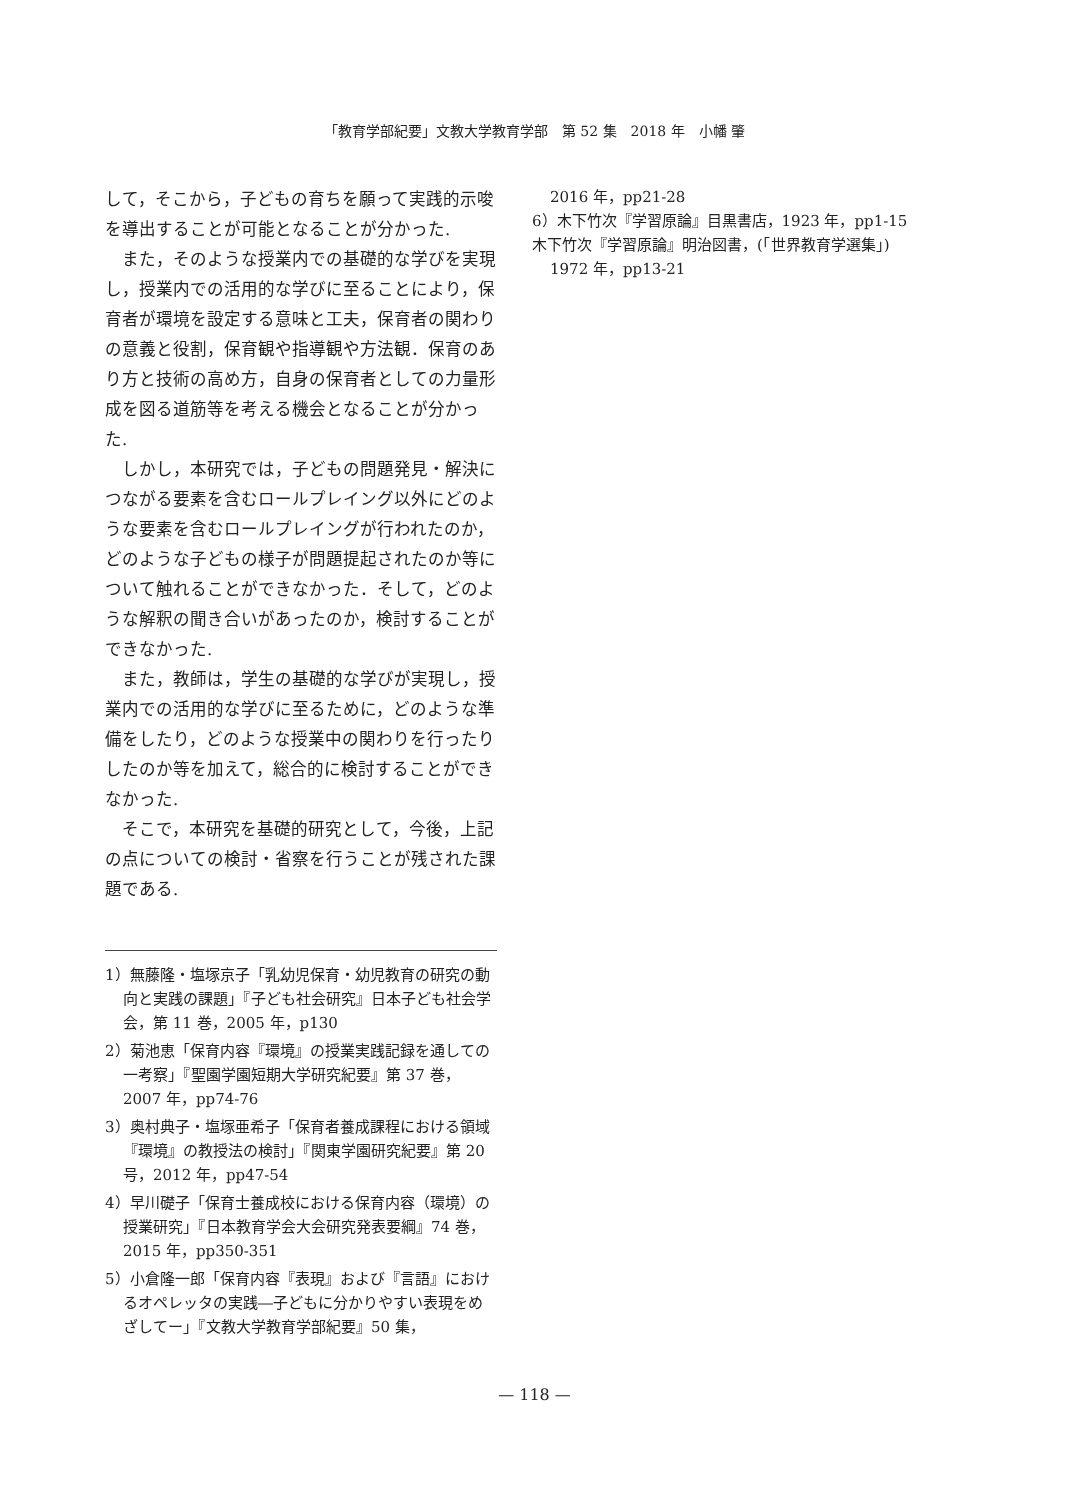「教育学部紀要」文教大学教育学部　第 52 集　2018 年　小幡 肇
して，そこから，子どもの育ちを願って実践的示唆を導出することが可能となることが分かった.
また，そのような授業内での基礎的な学びを実現し，授業内での活用的な学びに至ることにより，保育者が環境を設定する意味と工夫，保育者の関わりの意義と役割，保育観や指導観や方法観．保育のあり方と技術の高め方，自身の保育者としての力量形成を図る道筋等を考える機会となることが分かった.
しかし，本研究では，子どもの問題発見・解決につながる要素を含むロールプレイング以外にどのような要素を含むロールプレイングが行われたのか，どのような子どもの様子が問題提起されたのか等について触れることができなかった．そして，どのような解釈の聞き合いがあったのか，検討することができなかった.
また，教師は，学生の基礎的な学びが実現し，授業内での活用的な学びに至るために，どのような準備をしたり，どのような授業中の関わりを行ったりしたのか等を加えて，総合的に検討することができなかった.
そこで，本研究を基礎的研究として，今後，上記の点についての検討・省察を行うことが残された課題である.
1）無藤隆・塩塚京子「乳幼児保育・幼児教育の研究の動向と実践の課題」『子ども社会研究』日本子ども社会学会，第 11 巻，2005 年，p130
2）菊池恵「保育内容『環境』の授業実践記録を通しての一考察」『聖園学園短期大学研究紀要』第 37 巻，2007 年，pp74-76
3）奥村典子・塩塚亜希子「保育者養成課程における領域『環境』の教授法の検討」『関東学園研究紀要』第 20 号，2012 年，pp47-54
4）早川礎子「保育士養成校における保育内容（環境）の授業研究」『日本教育学会大会研究発表要綱』74 巻，2015 年，pp350-351
5）小倉隆一郎「保育内容『表現』および『言語』におけるオペレッタの実践―子どもに分かりやすい表現をめざしてー」『文教大学教育学部紀要』50 集，
2016 年，pp21-28
6）木下竹次『学習原論』目黒書店，1923 年，pp1-15
木下竹次『学習原論』明治図書，(「世界教育学選集」)
1972 年，pp13-21
— 118 —